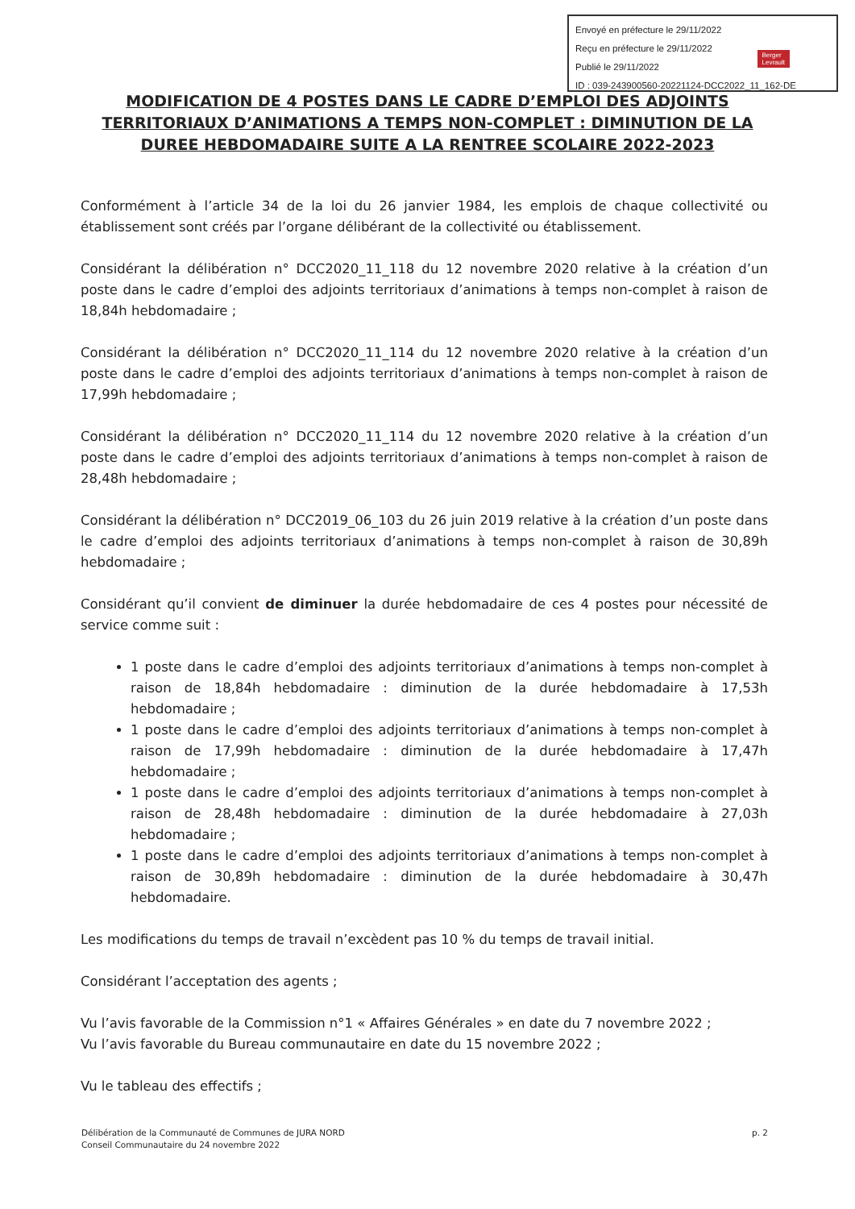Envoyé en préfecture le 29/11/2022
Reçu en préfecture le 29/11/2022
Publié le 29/11/2022
ID : 039-243900560-20221124-DCC2022_11_162-DE
Berger
Levrault
MODIFICATION DE 4 POSTES DANS LE CADRE D’EMPLOI DES ADJOINTS TERRITORIAUX D’ANIMATIONS A TEMPS NON-COMPLET : DIMINUTION DE LA DUREE HEBDOMADAIRE SUITE A LA RENTREE SCOLAIRE 2022-2023
Conformément à l’article 34 de la loi du 26 janvier 1984, les emplois de chaque collectivité ou établissement sont créés par l’organe délibérant de la collectivité ou établissement.
Considérant la délibération n° DCC2020_11_118 du 12 novembre 2020 relative à la création d’un poste dans le cadre d’emploi des adjoints territoriaux d’animations à temps non-complet à raison de 18,84h hebdomadaire ;
Considérant la délibération n° DCC2020_11_114 du 12 novembre 2020 relative à la création d’un poste dans le cadre d’emploi des adjoints territoriaux d’animations à temps non-complet à raison de 17,99h hebdomadaire ;
Considérant la délibération n° DCC2020_11_114 du 12 novembre 2020 relative à la création d’un poste dans le cadre d’emploi des adjoints territoriaux d’animations à temps non-complet à raison de 28,48h hebdomadaire ;
Considérant la délibération n° DCC2019_06_103 du 26 juin 2019 relative à la création d’un poste dans le cadre d’emploi des adjoints territoriaux d’animations à temps non-complet à raison de 30,89h hebdomadaire ;
Considérant qu’il convient de diminuer la durée hebdomadaire de ces 4 postes pour nécessité de service comme suit :
1 poste dans le cadre d’emploi des adjoints territoriaux d’animations à temps non-complet à raison de 18,84h hebdomadaire : diminution de la durée hebdomadaire à 17,53h hebdomadaire ;
1 poste dans le cadre d’emploi des adjoints territoriaux d’animations à temps non-complet à raison de 17,99h hebdomadaire : diminution de la durée hebdomadaire à 17,47h hebdomadaire ;
1 poste dans le cadre d’emploi des adjoints territoriaux d’animations à temps non-complet à raison de 28,48h hebdomadaire : diminution de la durée hebdomadaire à 27,03h hebdomadaire ;
1 poste dans le cadre d’emploi des adjoints territoriaux d’animations à temps non-complet à raison de 30,89h hebdomadaire : diminution de la durée hebdomadaire à 30,47h hebdomadaire.
Les modifications du temps de travail n’excèdent pas 10 % du temps de travail initial.
Considérant l’acceptation des agents ;
Vu l’avis favorable de la Commission n°1 « Affaires Générales » en date du 7 novembre 2022 ;
Vu l’avis favorable du Bureau communautaire en date du 15 novembre 2022 ;
Vu le tableau des effectifs ;
Délibération de la Communauté de Communes de JURA NORD
Conseil Communautaire du 24 novembre 2022
p. 2